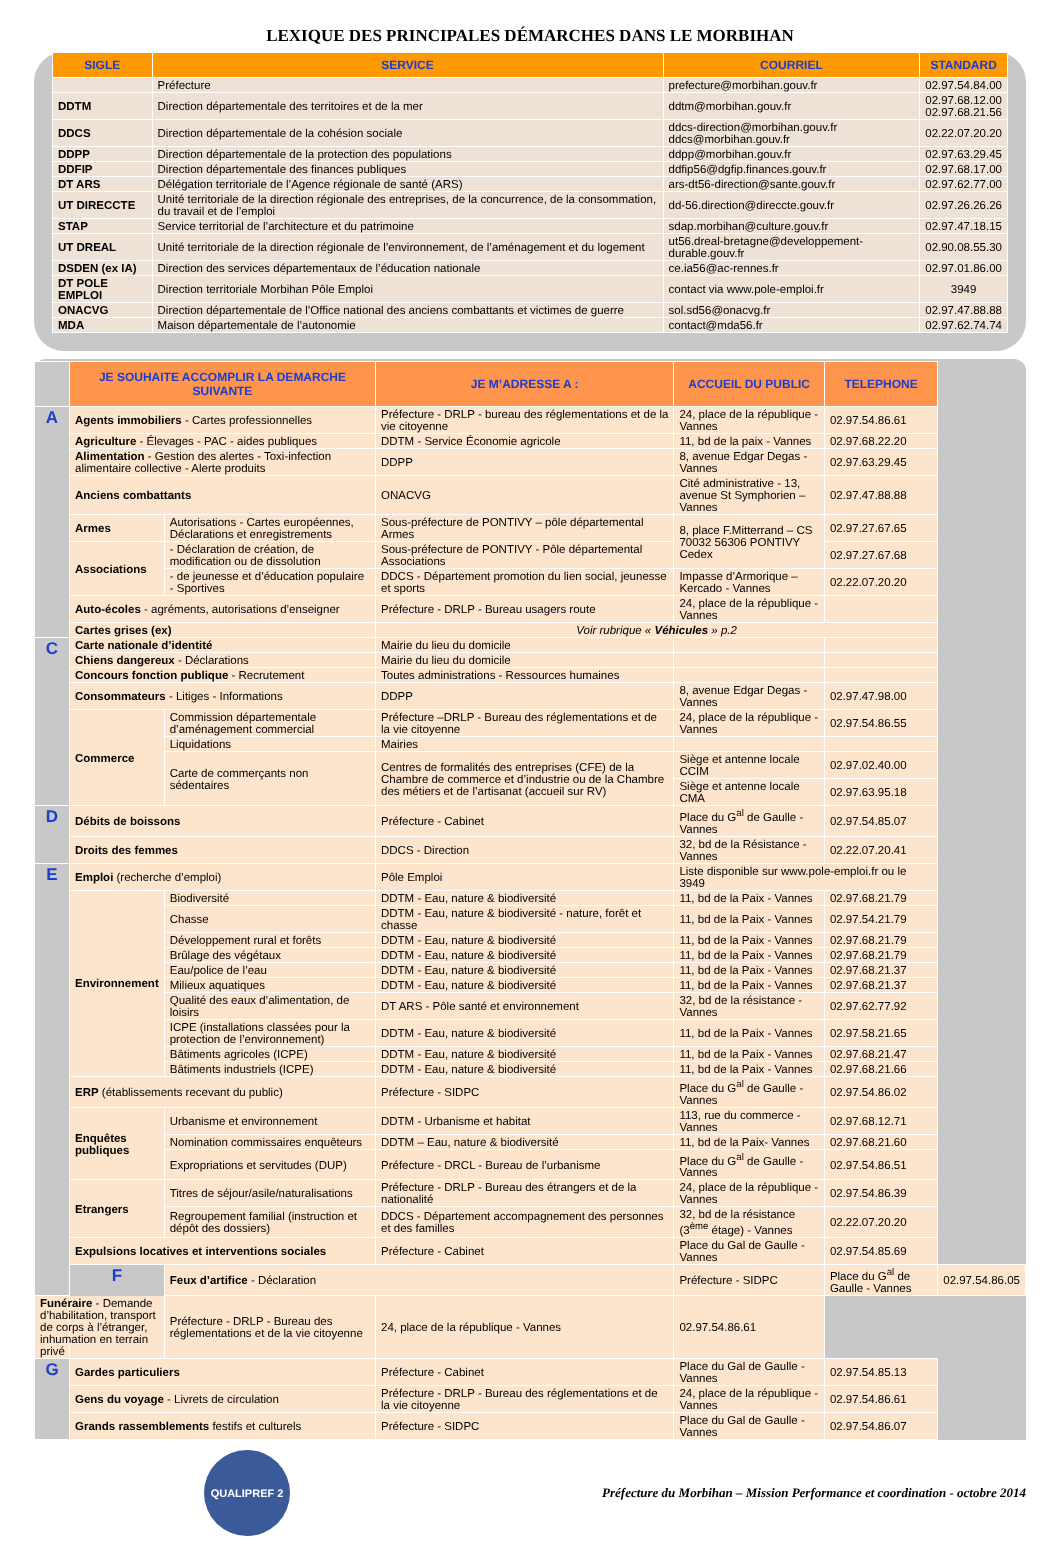LEXIQUE DES PRINCIPALES DÉMARCHES DANS LE MORBIHAN
| SIGLE | SERVICE | COURRIEL | STANDARD |
| --- | --- | --- | --- |
| | Préfecture | prefecture@morbihan.gouv.fr | 02.97.54.84.00 |
| DDTM | Direction départementale des territoires et de la mer | ddtm@morbihan.gouv.fr | 02.97.68.12.00 02.97.68.21.56 |
| DDCS | Direction départementale de la cohésion sociale | ddcs-direction@morbihan.gouv.fr ddcs@morbihan.gouv.fr | 02.22.07.20.20 |
| DDPP | Direction départementale de la protection des populations | ddpp@morbihan.gouv.fr | 02.97.63.29.45 |
| DDFIP | Direction départementale des finances publiques | ddfip56@dgfip.finances.gouv.fr | 02.97.68.17.00 |
| DT ARS | Délégation territoriale de l’Agence régionale de santé (ARS) | ars-dt56-direction@sante.gouv.fr | 02.97.62.77.00 |
| UT DIRECCTE | Unité territoriale de la direction régionale des entreprises, de la concurrence, de la consommation, du travail et de l’emploi | dd-56.direction@direccte.gouv.fr | 02.97.26.26.26 |
| STAP | Service territorial de l’architecture et du patrimoine | sdap.morbihan@culture.gouv.fr | 02.97.47.18.15 |
| UT DREAL | Unité territoriale de la direction régionale de l’environnement, de l’aménagement et du logement | ut56.dreal-bretagne@developpement-durable.gouv.fr | 02.90.08.55.30 |
| DSDEN (ex IA) | Direction des services départementaux de l’éducation nationale | ce.ia56@ac-rennes.fr | 02.97.01.86.00 |
| DT POLE EMPLOI | Direction territoriale Morbihan Pôle Emploi | contact via www.pole-emploi.fr | 3949 |
| ONACVG | Direction départementale de l’Office national des anciens combattants et victimes de guerre | sol.sd56@onacvg.fr | 02.97.47.88.88 |
| MDA | Maison départementale de l’autonomie | contact@mda56.fr | 02.97.62.74.74 |
| | JE SOUHAITE ACCOMPLIR LA DEMARCHE SUIVANTE | | JE M’ADRESSE A : | ACCUEIL DU PUBLIC | TELEPHONE | |
| A | Agents immobiliers - Cartes professionnelles | | Préfecture - DRLP - bureau des réglementations et de la vie citoyenne | 24, place de la république - Vannes | 02.97.54.86.61 | |
| | Agriculture - Élevages - PAC - aides publiques | | DDTM - Service Économie agricole | 11, bd de la paix - Vannes | 02.97.68.22.20 | |
| | Alimentation - Gestion des alertes - Toxi-infection alimentaire collective - Alerte produits | | DDPP | 8, avenue Edgar Degas - Vannes | 02.97.63.29.45 | |
| | Anciens combattants | | ONACVG | Cité administrative - 13, avenue St Symphorien – Vannes | 02.97.47.88.88 | |
| | Armes | Autorisations - Cartes européennes, Déclarations et enregistrements | Sous-préfecture de PONTIVY – pôle départemental Armes | 8, place F.Mitterrand – CS 70032 56306 PONTIVY Cedex | 02.97.27.67.65 | |
| | Associations | - Déclaration de création, de modification ou de dissolution | Sous-préfecture de PONTIVY - Pôle départemental Associations | | 02.97.27.67.68 | |
| | | - de jeunesse et d’éducation populaire - Sportives | DDCS - Département promotion du lien social, jeunesse et sports | Impasse d’Armorique – Kercado - Vannes | 02.22.07.20.20 | |
| | Auto-écoles - agréments, autorisations d’enseigner | | Préfecture - DRLP - Bureau usagers route | 24, place de la république - Vannes | | |
| | Cartes grises (ex) | | Voir rubrique « Véhicules » p.2 | | | |
| C | Carte nationale d’identité | | Mairie du lieu du domicile | | | |
| | Chiens dangereux - Déclarations | | Mairie du lieu du domicile | | | |
| | Concours fonction publique - Recrutement | | Toutes administrations - Ressources humaines | | | |
| | Consommateurs - Litiges - Informations | | DDPP | 8, avenue Edgar Degas - Vannes | 02.97.47.98.00 | |
| | Commerce | Commission départementale d’aménagement commercial | Préfecture –DRLP - Bureau des réglementations et de la vie citoyenne | 24, place de la république - Vannes | 02.97.54.86.55 | |
| | | Liquidations | Mairies | | | |
| | | Carte de commerçants non sédentaires | Centres de formalités des entreprises (CFE) de la Chambre de commerce et d’industrie ou de la Chambre des métiers et de l’artisanat (accueil sur RV) | Siège et antenne locale CCIM | 02.97.02.40.00 | |
| | | | | Siège et antenne locale CMA | 02.97.63.95.18 | |
| D | Débits de boissons | | Préfecture - Cabinet | Place du G<sup>al</sup> de Gaulle - Vannes | 02.97.54.85.07 | |
| | Droits des femmes | | DDCS - Direction | 32, bd de la Résistance - Vannes | 02.22.07.20.41 | |
| E | Emploi (recherche d’emploi) | | Pôle Emploi | Liste disponible sur www.pole-emploi.fr ou le 3949 | | |
| | Environnement | Biodiversité | DDTM - Eau, nature & biodiversité | 11, bd de la Paix - Vannes | 02.97.68.21.79 | |
| | | Chasse | DDTM - Eau, nature & biodiversité - nature, forêt et chasse | 11, bd de la Paix - Vannes | 02.97.54.21.79 | |
| | | Développement rural et forêts | DDTM - Eau, nature & biodiversité | 11, bd de la Paix - Vannes | 02.97.68.21.79 | |
| | | Brûlage des végétaux | DDTM - Eau, nature & biodiversité | 11, bd de la Paix - Vannes | 02.97.68.21.79 | |
| | | Eau/police de l’eau | DDTM - Eau, nature & biodiversité | 11, bd de la Paix - Vannes | 02.97.68.21.37 | |
| | | Milieux aquatiques | DDTM - Eau, nature & biodiversité | 11, bd de la Paix - Vannes | 02.97.68.21.37 | |
| | | Qualité des eaux d’alimentation, de loisirs | DT ARS - Pôle santé et environnement | 32, bd de la résistance - Vannes | 02.97.62.77.92 | |
| | | ICPE (installations classées pour la protection de l’environnement) | DDTM - Eau, nature & biodiversité | 11, bd de la Paix - Vannes | 02.97.58.21.65 | |
| | | Bâtiments agricoles (ICPE) | DDTM - Eau, nature & biodiversité | 11, bd de la Paix - Vannes | 02.97.68.21.47 | |
| | | Bâtiments industriels (ICPE) | DDTM - Eau, nature & biodiversité | 11, bd de la Paix - Vannes | 02.97.68.21.66 | |
| | ERP (établissements recevant du public) | | Préfecture - SIDPC | Place du G<sup>al</sup> de Gaulle - Vannes | 02.97.54.86.02 | |
| | Enquêtes publiques | Urbanisme et environnement | DDTM - Urbanisme et habitat | 113, rue du commerce - Vannes | 02.97.68.12.71 | |
| | | Nomination commissaires enquêteurs | DDTM – Eau, nature & biodiversité | 11, bd de la Paix- Vannes | 02.97.68.21.60 | |
| | | Expropriations et servitudes (DUP) | Préfecture - DRCL - Bureau de l’urbanisme | Place du G<sup>al</sup> de Gaulle - Vannes | 02.97.54.86.51 | |
| | Etrangers | Titres de séjour/asile/naturalisations | Préfecture - DRLP - Bureau des étrangers et de la nationalité | 24, place de la république - Vannes | 02.97.54.86.39 | |
| | | Regroupement familial (instruction et dépôt des dossiers) | DDCS - Département accompagnement des personnes et des familles | 32, bd de la résistance (3<sup>ème</sup> étage) - Vannes | 02.22.07.20.20 | |
| | Expulsions locatives et interventions sociales | | Préfecture - Cabinet | Place du Gal de Gaulle - Vannes | 02.97.54.85.69 | |
| | F | Feux d’artifice - Déclaration | | Préfecture - SIDPC | Place du G<sup>al</sup> de Gaulle - Vannes | 02.97.54.86.05 |
| Funéraire - Demande d’habilitation, transport de corps à l’étranger, inhumation en terrain privé | | Préfecture - DRLP - Bureau des réglementations et de la vie citoyenne | 24, place de la république - Vannes | 02.97.54.86.61 | | |
| G | Gardes particuliers | | Préfecture - Cabinet | Place du Gal de Gaulle - Vannes | 02.97.54.85.13 | |
| | Gens du voyage - Livrets de circulation | | Préfecture - DRLP - Bureau des réglementations et de la vie citoyenne | 24, place de la république - Vannes | 02.97.54.86.61 | |
| | Grands rassemblements festifs et culturels | | Préfecture - SIDPC | Place du Gal de Gaulle - Vannes | 02.97.54.86.07 | |
QUALIPREF 2
Préfecture du Morbihan – Mission Performance et coordination - octobre 2014